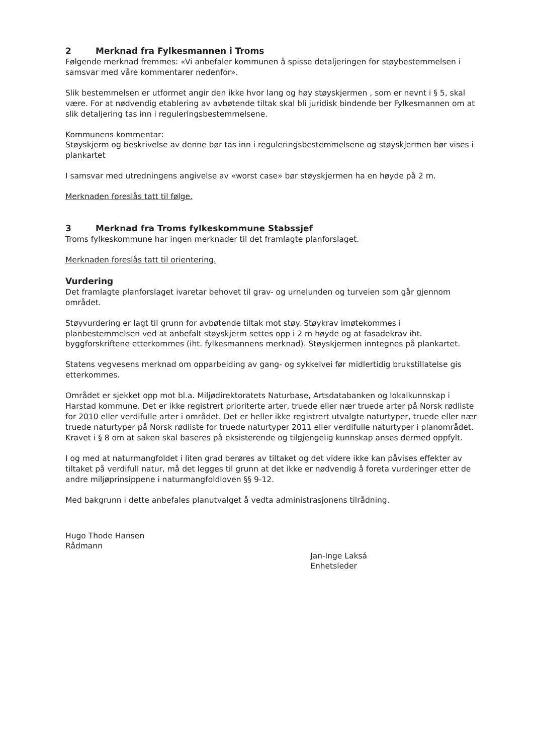2 Merknad fra Fylkesmannen i Troms
Følgende merknad fremmes: «Vi anbefaler kommunen å spisse detaljeringen for støybestemmelsen i samsvar med våre kommentarer nedenfor».
Slik bestemmelsen er utformet angir den ikke hvor lang og høy støyskjermen , som er nevnt i § 5, skal være. For at nødvendig etablering av avbøtende tiltak skal bli juridisk bindende ber Fylkesmannen om at slik detaljering tas inn i reguleringsbestemmelsene.
Kommunens kommentar:
Støyskjerm og beskrivelse av denne bør tas inn i reguleringsbestemmelsene og støyskjermen bør vises i plankartet
I samsvar med utredningens angivelse av «worst case» bør støyskjermen ha en høyde på 2 m.
Merknaden foreslås tatt til følge.
3 Merknad fra Troms fylkeskommune Stabssjef
Troms fylkeskommune har ingen merknader til det framlagte planforslaget.
Merknaden foreslås tatt til orientering.
Vurdering
Det framlagte planforslaget ivaretar behovet til grav- og urnelunden og turveien som går gjennom området.
Støyvurdering er lagt til grunn for avbøtende tiltak mot støy. Støykrav imøtekommes i planbestemmelsen ved at anbefalt støyskjerm settes opp i 2 m høyde og at fasadekrav iht. byggforskriftene etterkommes (iht. fylkesmannens merknad). Støyskjermen inntegnes på plankartet.
Statens vegvesens merknad om opparbeiding av gang- og sykkelvei før midlertidig brukstillatelse gis etterkommes.
Området er sjekket opp mot bl.a. Miljødirektoratets Naturbase, Artsdatabanken og lokalkunnskap i Harstad kommune. Det er ikke registrert prioriterte arter, truede eller nær truede arter på Norsk rødliste for 2010 eller verdifulle arter i området. Det er heller ikke registrert utvalgte naturtyper, truede eller nær truede naturtyper på Norsk rødliste for truede naturtyper 2011 eller verdifulle naturtyper i planområdet. Kravet i § 8 om at saken skal baseres på eksisterende og tilgjengelig kunnskap anses dermed oppfylt.
I og med at naturmangfoldet i liten grad berøres av tiltaket og det videre ikke kan påvises effekter av tiltaket på verdifull natur, må det legges til grunn at det ikke er nødvendig å foreta vurderinger etter de andre miljøprinsippene i naturmangfoldloven §§ 9-12.
Med bakgrunn i dette anbefales planutvalget å vedta administrasjonens tilrådning.
Hugo Thode Hansen
Rådmann
Jan-Inge Laksá
Enhetsleder